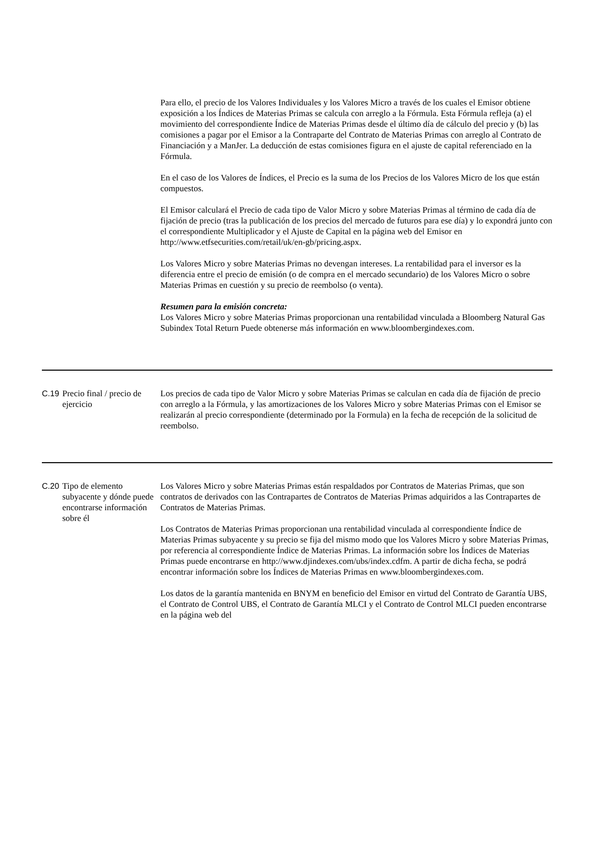| | | Para ello, el precio de los Valores Individuales y los Valores Micro a través de los cuales el Emisor obtiene exposición a los Índices de Materias Primas se calcula con arreglo a la Fórmula. Esta Fórmula refleja (a) el movimiento del correspondiente Índice de Materias Primas desde el último día de cálculo del precio y (b) las comisiones a pagar por el Emisor a la Contraparte del Contrato de Materias Primas con arreglo al Contrato de Financiación y a ManJer. La deducción de estas comisiones figura en el ajuste de capital referenciado en la Fórmula. En el caso de los Valores de Índices, el Precio es la suma de los Precios de los Valores Micro de los que están compuestos. El Emisor calculará el Precio de cada tipo de Valor Micro y sobre Materias Primas al término de cada día de fijación de precio (tras la publicación de los precios del mercado de futuros para ese día) y lo expondrá junto con el correspondiente Multiplicador y el Ajuste de Capital en la página web del Emisor en http://www.etfsecurities.com/retail/uk/en-gb/pricing.aspx. Los Valores Micro y sobre Materias Primas no devengan intereses. La rentabilidad para el inversor es la diferencia entre el precio de emisión (o de compra en el mercado secundario) de los Valores Micro o sobre Materias Primas en cuestión y su precio de reembolso (o venta). Resumen para la emisión concreta: Los Valores Micro y sobre Materias Primas proporcionan una rentabilidad vinculada a Bloomberg Natural Gas Subindex Total Return Puede obtenerse más información en www.bloombergindexes.com. |
| C.19 | Precio final / precio de ejercicio | Los precios de cada tipo de Valor Micro y sobre Materias Primas se calculan en cada día de fijación de precio con arreglo a la Fórmula, y las amortizaciones de los Valores Micro y sobre Materias Primas con el Emisor se realizarán al precio correspondiente (determinado por la Formula) en la fecha de recepción de la solicitud de reembolso. |
| C.20 | Tipo de elemento subyacente y dónde puede encontrarse información sobre él | Los Valores Micro y sobre Materias Primas están respaldados por Contratos de Materias Primas, que son contratos de derivados con las Contrapartes de Contratos de Materias Primas adquiridos a las Contrapartes de Contratos de Materias Primas. Los Contratos de Materias Primas proporcionan una rentabilidad vinculada al correspondiente Índice de Materias Primas subyacente y su precio se fija del mismo modo que los Valores Micro y sobre Materias Primas, por referencia al correspondiente Índice de Materias Primas. La información sobre los Índices de Materias Primas puede encontrarse en http://www.djindexes.com/ubs/index.cdfm. A partir de dicha fecha, se podrá encontrar información sobre los Índices de Materias Primas en www.bloombergindexes.com. Los datos de la garantía mantenida en BNYM en beneficio del Emisor en virtud del Contrato de Garantía UBS, el Contrato de Control UBS, el Contrato de Garantía MLCI y el Contrato de Control MLCI pueden encontrarse en la página web del |